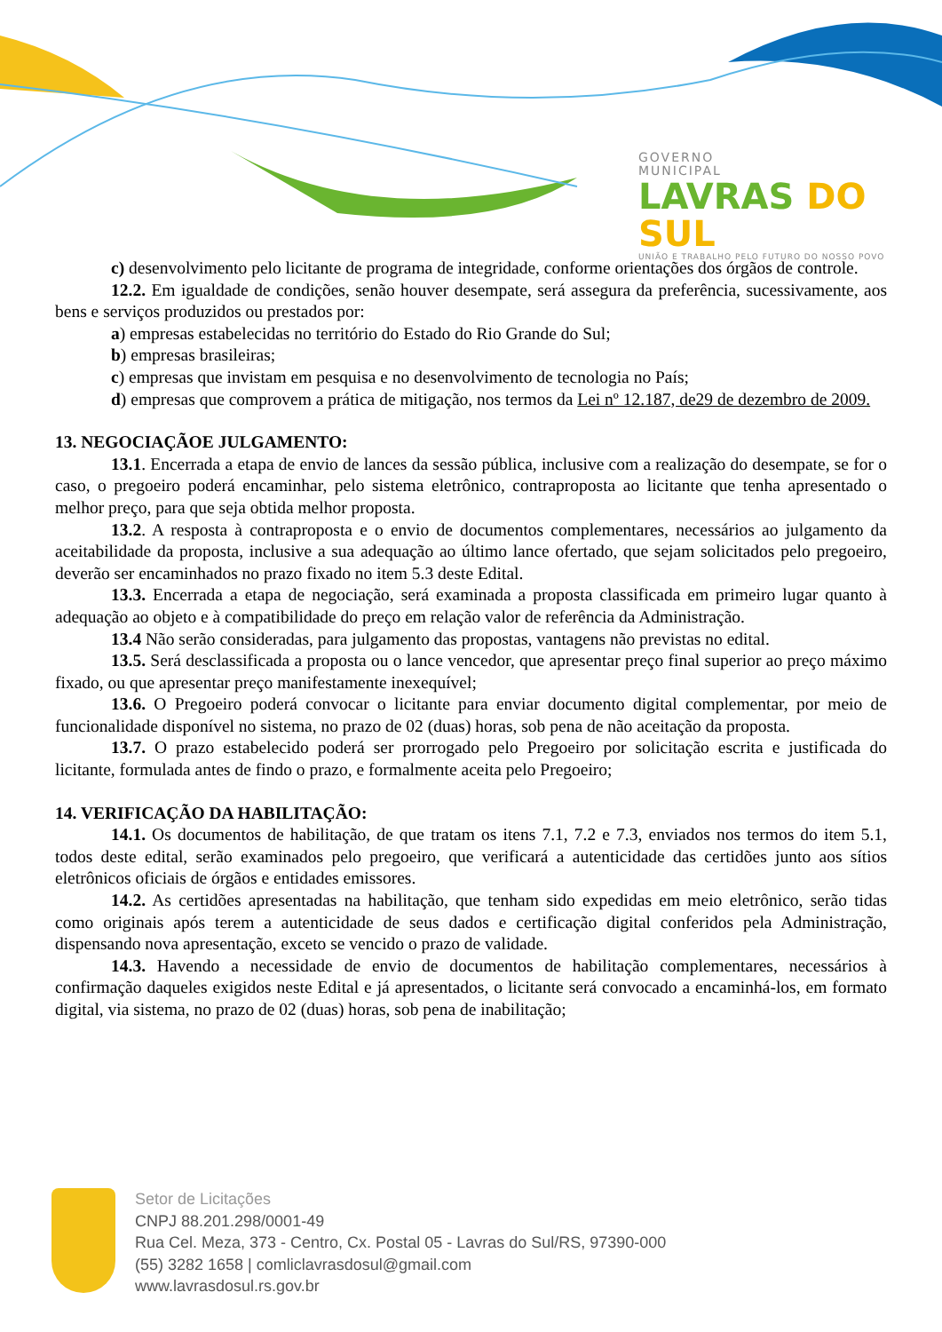GOVERNO
MUNICIPAL
LAVRAS DO SUL
UNIÃO E TRABALHO PELO FUTURO DO NOSSO POVO
c) desenvolvimento pelo licitante de programa de integridade, conforme orientações dos órgãos de controle.
12.2. Em igualdade de condições, senão houver desempate, será assegura da preferência, sucessivamente, aos bens e serviços produzidos ou prestados por:
a) empresas estabelecidas no território do Estado do Rio Grande do Sul;
b) empresas brasileiras;
c) empresas que invistam em pesquisa e no desenvolvimento de tecnologia no País;
d) empresas que comprovem a prática de mitigação, nos termos da Lei nº 12.187, de29 de dezembro de 2009.
13. NEGOCIAÇÃOE JULGAMENTO:
13.1. Encerrada a etapa de envio de lances da sessão pública, inclusive com a realização do desempate, se for o caso, o pregoeiro poderá encaminhar, pelo sistema eletrônico, contraproposta ao licitante que tenha apresentado o melhor preço, para que seja obtida melhor proposta.
13.2. A resposta à contraproposta e o envio de documentos complementares, necessários ao julgamento da aceitabilidade da proposta, inclusive a sua adequação ao último lance ofertado, que sejam solicitados pelo pregoeiro, deverão ser encaminhados no prazo fixado no item 5.3 deste Edital.
13.3. Encerrada a etapa de negociação, será examinada a proposta classificada em primeiro lugar quanto à adequação ao objeto e à compatibilidade do preço em relação valor de referência da Administração.
13.4 Não serão consideradas, para julgamento das propostas, vantagens não previstas no edital.
13.5. Será desclassificada a proposta ou o lance vencedor, que apresentar preço final superior ao preço máximo fixado, ou que apresentar preço manifestamente inexequível;
13.6. O Pregoeiro poderá convocar o licitante para enviar documento digital complementar, por meio de funcionalidade disponível no sistema, no prazo de 02 (duas) horas, sob pena de não aceitação da proposta.
13.7. O prazo estabelecido poderá ser prorrogado pelo Pregoeiro por solicitação escrita e justificada do licitante, formulada antes de findo o prazo, e formalmente aceita pelo Pregoeiro;
14. VERIFICAÇÃO DA HABILITAÇÃO:
14.1. Os documentos de habilitação, de que tratam os itens 7.1, 7.2 e 7.3, enviados nos termos do item 5.1, todos deste edital, serão examinados pelo pregoeiro, que verificará a autenticidade das certidões junto aos sítios eletrônicos oficiais de órgãos e entidades emissores.
14.2. As certidões apresentadas na habilitação, que tenham sido expedidas em meio eletrônico, serão tidas como originais após terem a autenticidade de seus dados e certificação digital conferidos pela Administração, dispensando nova apresentação, exceto se vencido o prazo de validade.
14.3. Havendo a necessidade de envio de documentos de habilitação complementares, necessários à confirmação daqueles exigidos neste Edital e já apresentados, o licitante será convocado a encaminhá-los, em formato digital, via sistema, no prazo de 02 (duas) horas, sob pena de inabilitação;
Setor de Licitações
CNPJ 88.201.298/0001-49
Rua Cel. Meza, 373 - Centro, Cx. Postal 05 - Lavras do Sul/RS, 97390-000
(55) 3282 1658 | comliclavrasdosul@gmail.com
www.lavrasdosul.rs.gov.br